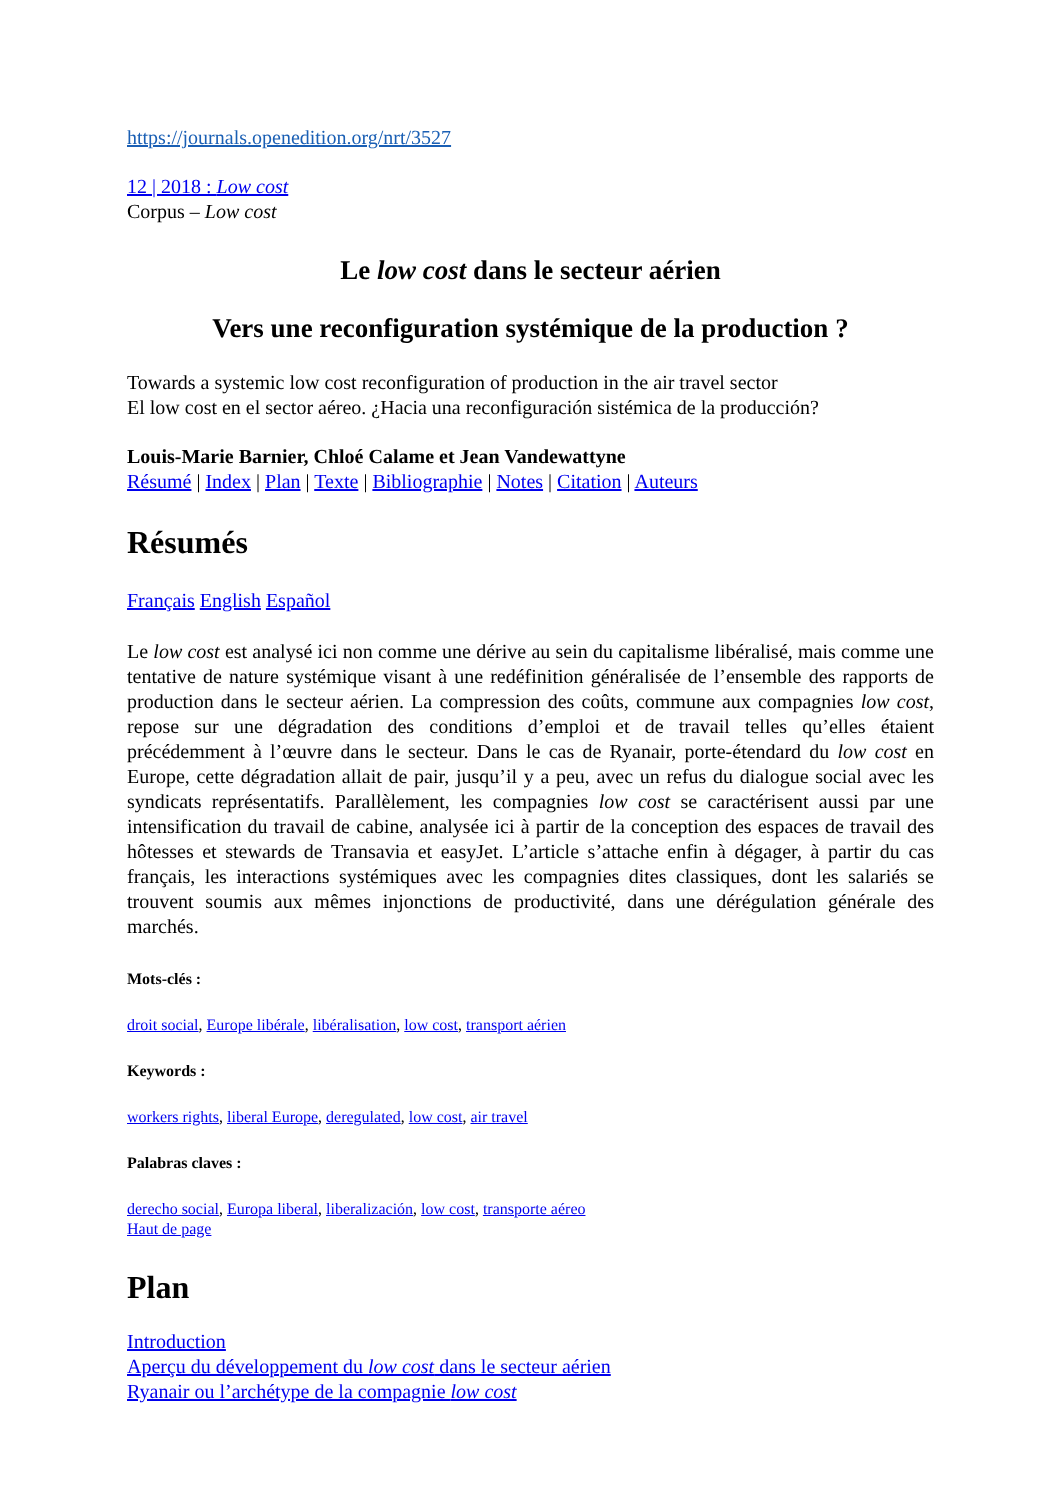https://journals.openedition.org/nrt/3527
12 | 2018 : Low cost
Corpus – Low cost
Le low cost dans le secteur aérien
Vers une reconfiguration systémique de la production ?
Towards a systemic low cost reconfiguration of production in the air travel sector
El low cost en el sector aéreo. ¿Hacia una reconfiguración sistémica de la producción?
Louis-Marie Barnier, Chloé Calame et Jean Vandewattyne
Résumé | Index | Plan | Texte | Bibliographie | Notes | Citation | Auteurs
Résumés
Français English Español
Le low cost est analysé ici non comme une dérive au sein du capitalisme libéralisé, mais comme une tentative de nature systémique visant à une redéfinition généralisée de l’ensemble des rapports de production dans le secteur aérien. La compression des coûts, commune aux compagnies low cost, repose sur une dégradation des conditions d’emploi et de travail telles qu’elles étaient précédemment à l’œuvre dans le secteur. Dans le cas de Ryanair, porte-étendard du low cost en Europe, cette dégradation allait de pair, jusqu’il y a peu, avec un refus du dialogue social avec les syndicats représentatifs. Parallèlement, les compagnies low cost se caractérisent aussi par une intensification du travail de cabine, analysée ici à partir de la conception des espaces de travail des hôtesses et stewards de Transavia et easyJet. L’article s’attache enfin à dégager, à partir du cas français, les interactions systémiques avec les compagnies dites classiques, dont les salariés se trouvent soumis aux mêmes injonctions de productivité, dans une dérégulation générale des marchés.
Mots-clés :
droit social, Europe libérale, libéralisation, low cost, transport aérien
Keywords :
workers rights, liberal Europe, deregulated, low cost, air travel
Palabras claves :
derecho social, Europa liberal, liberalización, low cost, transporte aéreo
Haut de page
Plan
Introduction
Aperçu du développement du low cost dans le secteur aérien
Ryanair ou l’archétype de la compagnie low cost